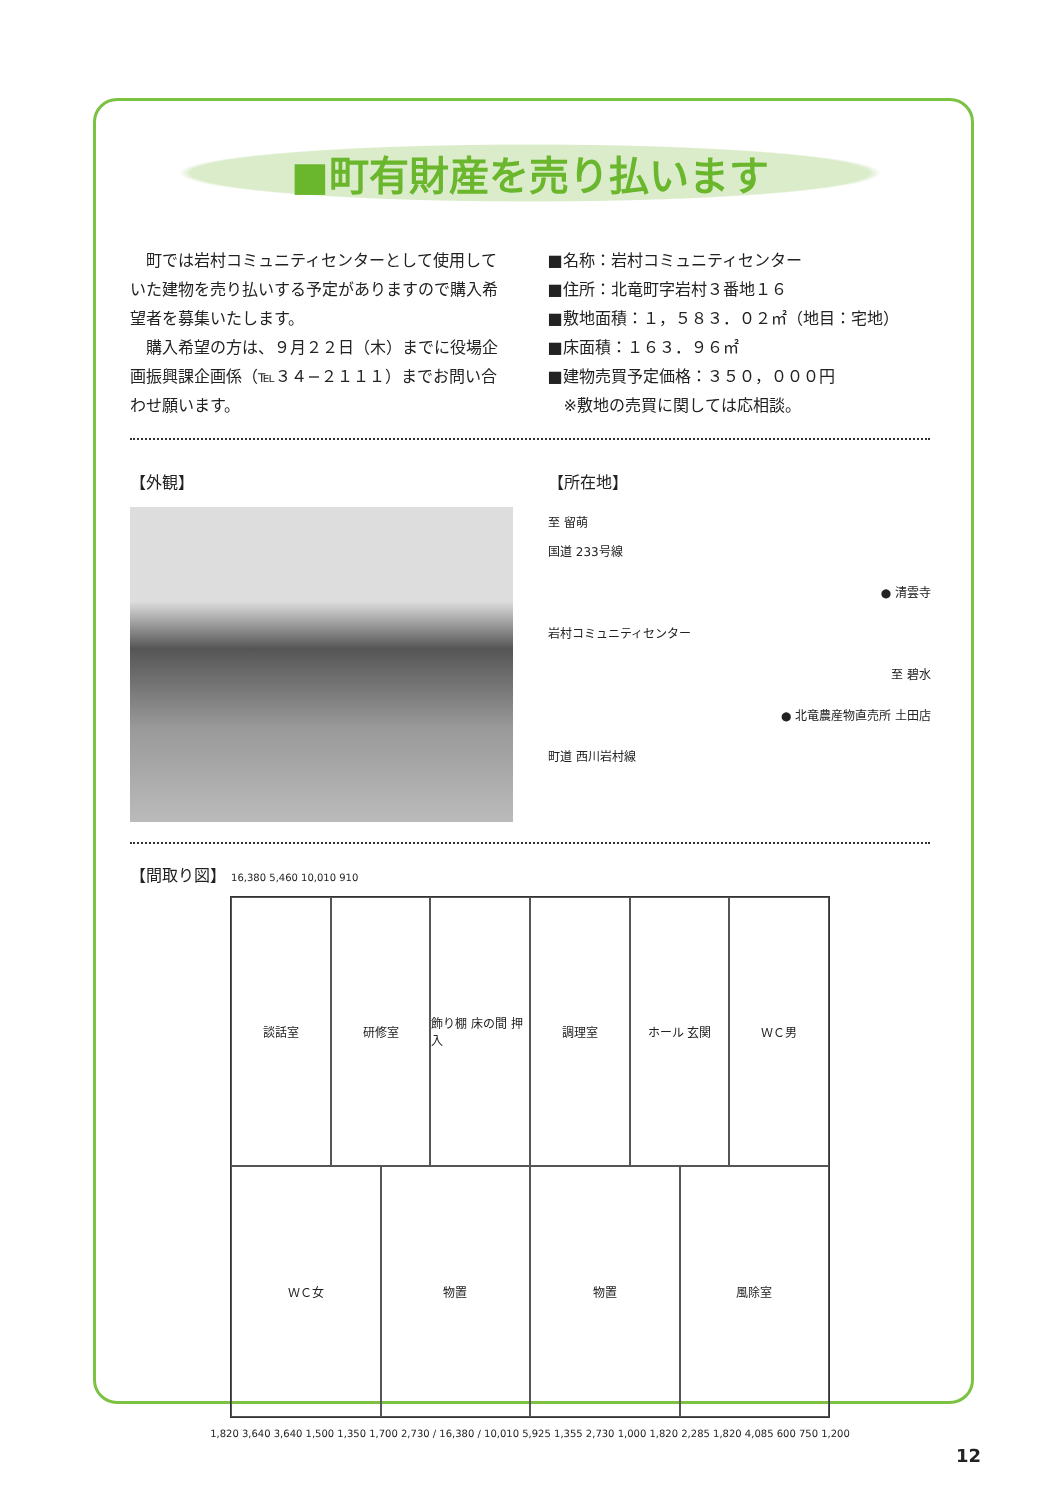■町有財産を売り払います
　町では岩村コミュニティセンターとして使用していた建物を売り払いする予定がありますので購入希望者を募集いたします。
　購入希望の方は、９月２２日（木）までに役場企画振興課企画係（℡３４−２１１１）までお問い合わせ願います。
■名称：岩村コミュニティセンター
■住所：北竜町字岩村３番地１６
■敷地面積：１，５８３．０２㎡（地目：宅地）
■床面積：１６３．９６㎡
■建物売買予定価格：３５０，０００円
　※敷地の売買に関しては応相談。
【外観】 【所在地】
至 留萌
国道 233号線
● 清雲寺
岩村コミュニティセンター
至 碧水
● 北竜農産物直売所 土田店
町道 西川岩村線
【間取り図】 16,380 5,460 10,010 910
談話室
研修室
飾り棚 床の間 押入
調理室
ホール 玄関
ＷＣ男
ＷＣ女
物置
物置
風除室
1,820 3,640 3,640 1,500 1,350 1,700 2,730 / 16,380 / 10,010 5,925 1,355 2,730 1,000 1,820 2,285 1,820 4,085 600 750 1,200
12